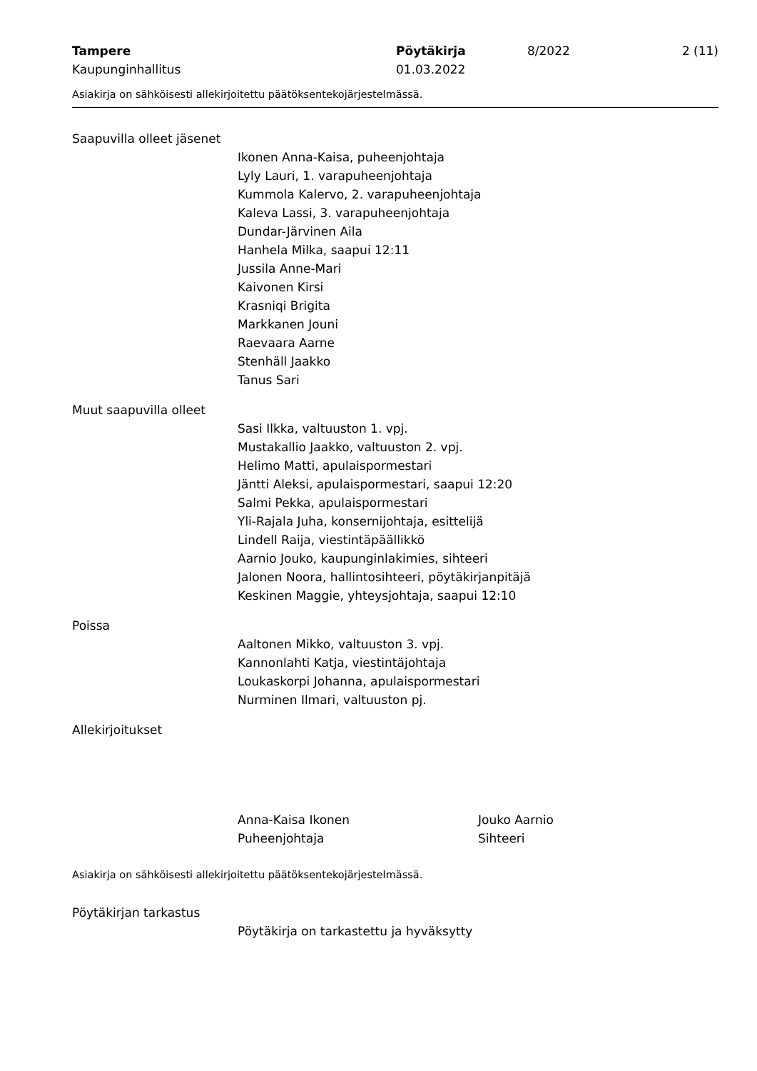Tampere
Kaupunginhallitus
Pöytäkirja
01.03.2022
8/2022 2 (11)
Asiakirja on sähköisesti allekirjoitettu päätöksentekojärjestelmässä.
Saapuvilla olleet jäsenet
Ikonen Anna-Kaisa, puheenjohtaja
Lyly Lauri, 1. varapuheenjohtaja
Kummola Kalervo, 2. varapuheenjohtaja
Kaleva Lassi, 3. varapuheenjohtaja
Dundar-Järvinen Aila
Hanhela Milka, saapui 12:11
Jussila Anne-Mari
Kaivonen Kirsi
Krasniqi Brigita
Markkanen Jouni
Raevaara Aarne
Stenhäll Jaakko
Tanus Sari
Muut saapuvilla olleet
Sasi Ilkka, valtuuston 1. vpj.
Mustakallio Jaakko, valtuuston 2. vpj.
Helimo Matti, apulaispormestari
Jäntti Aleksi, apulaispormestari, saapui 12:20
Salmi Pekka, apulaispormestari
Yli-Rajala Juha, konsernijohtaja, esittelijä
Lindell Raija, viestintäpäällikkö
Aarnio Jouko, kaupunginlakimies, sihteeri
Jalonen Noora, hallintosihteeri, pöytäkirjanpitäjä
Keskinen Maggie, yhteysjohtaja, saapui 12:10
Poissa
Aaltonen Mikko, valtuuston 3. vpj.
Kannonlahti Katja, viestintäjohtaja
Loukaskorpi Johanna, apulaispormestari
Nurminen Ilmari, valtuuston pj.
Allekirjoitukset
Anna-Kaisa Ikonen
Puheenjohtaja
Jouko Aarnio
Sihteeri
Asiakirja on sähköisesti allekirjoitettu päätöksentekojärjestelmässä.
Pöytäkirjan tarkastus
Pöytäkirja on tarkastettu ja hyväksytty